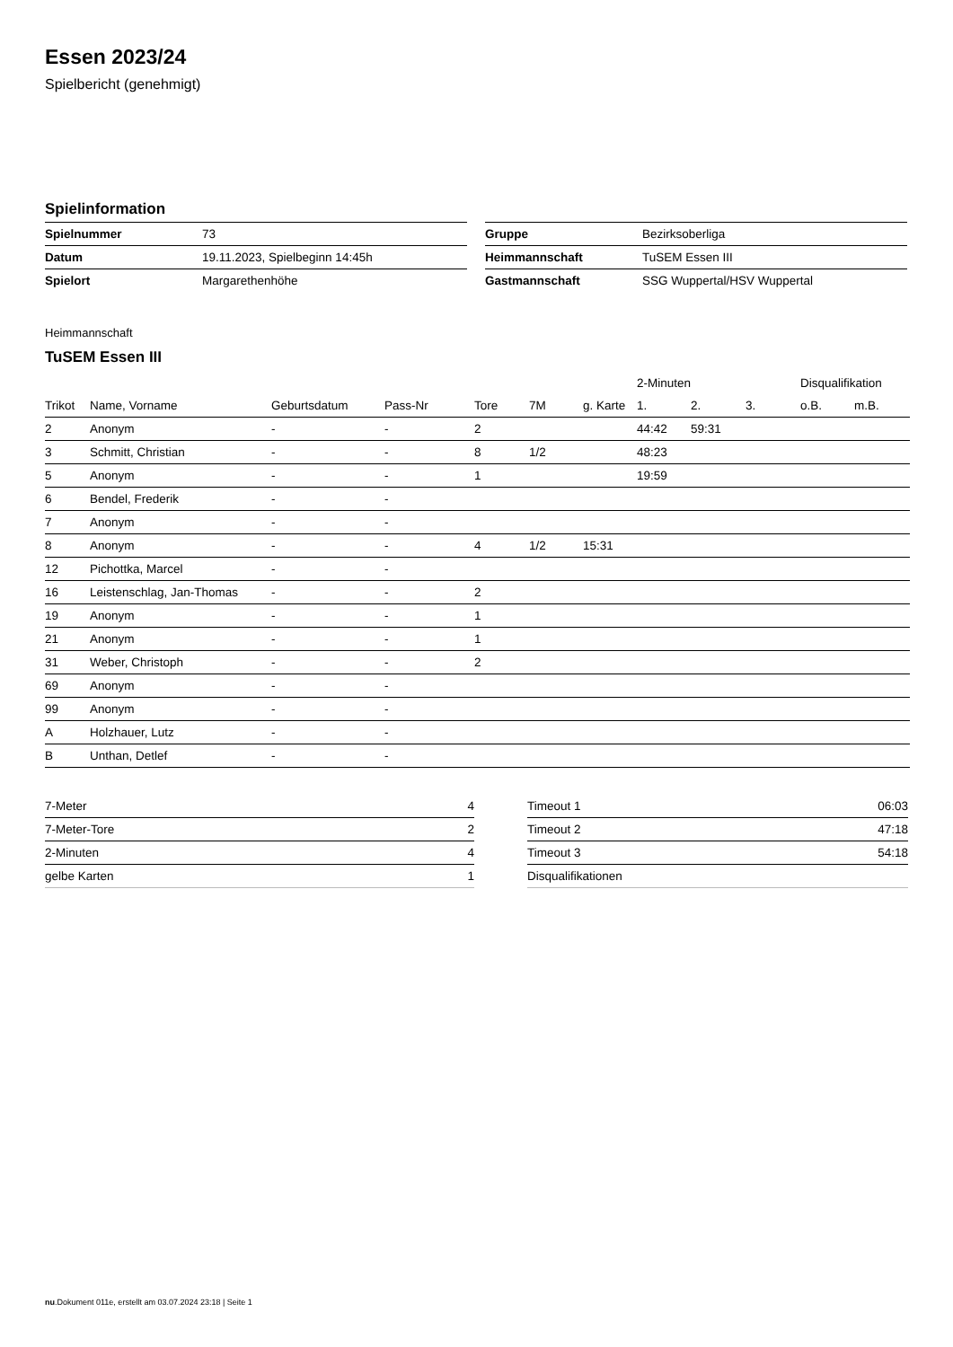Essen 2023/24
Spielbericht (genehmigt)
Spielinformation
| Spielnummer | 73 |
| Datum | 19.11.2023, Spielbeginn 14:45h |
| Spielort | Margarethenhöhe |
| Gruppe | Bezirksoberliga |
| Heimmannschaft | TuSEM Essen III |
| Gastmannschaft | SSG Wuppertal/HSV Wuppertal |
Heimmannschaft
TuSEM Essen III
| | | | | | | | 2-Minuten | | | Disqualifikation | |
| --- | --- | --- | --- | --- | --- | --- | --- | --- | --- | --- | --- |
| Trikot | Name, Vorname | Geburtsdatum | Pass-Nr | Tore | 7M | g. Karte | 1. | 2. | 3. | o.B. | m.B. |
| 2 | Anonym | - | - | 2 | | | 44:42 | 59:31 | | | |
| 3 | Schmitt, Christian | - | - | 8 | 1/2 | | 48:23 | | | | |
| 5 | Anonym | - | - | 1 | | | 19:59 | | | | |
| 6 | Bendel, Frederik | - | - | | | | | | | | |
| 7 | Anonym | - | - | | | | | | | | |
| 8 | Anonym | - | - | 4 | 1/2 | 15:31 | | | | | |
| 12 | Pichottka, Marcel | - | - | | | | | | | | |
| 16 | Leistenschlag, Jan-Thomas | - | - | 2 | | | | | | | |
| 19 | Anonym | - | - | 1 | | | | | | | |
| 21 | Anonym | - | - | 1 | | | | | | | |
| 31 | Weber, Christoph | - | - | 2 | | | | | | | |
| 69 | Anonym | - | - | | | | | | | | |
| 99 | Anonym | - | - | | | | | | | | |
| A | Holzhauer, Lutz | - | - | | | | | | | | |
| B | Unthan, Detlef | - | - | | | | | | | | |
| 7-Meter | 4 |
| 7-Meter-Tore | 2 |
| 2-Minuten | 4 |
| gelbe Karten | 1 |
| Timeout 1 | 06:03 |
| Timeout 2 | 47:18 |
| Timeout 3 | 54:18 |
| Disqualifikationen | |
nu.Dokument 011e, erstellt am 03.07.2024 23:18 | Seite 1